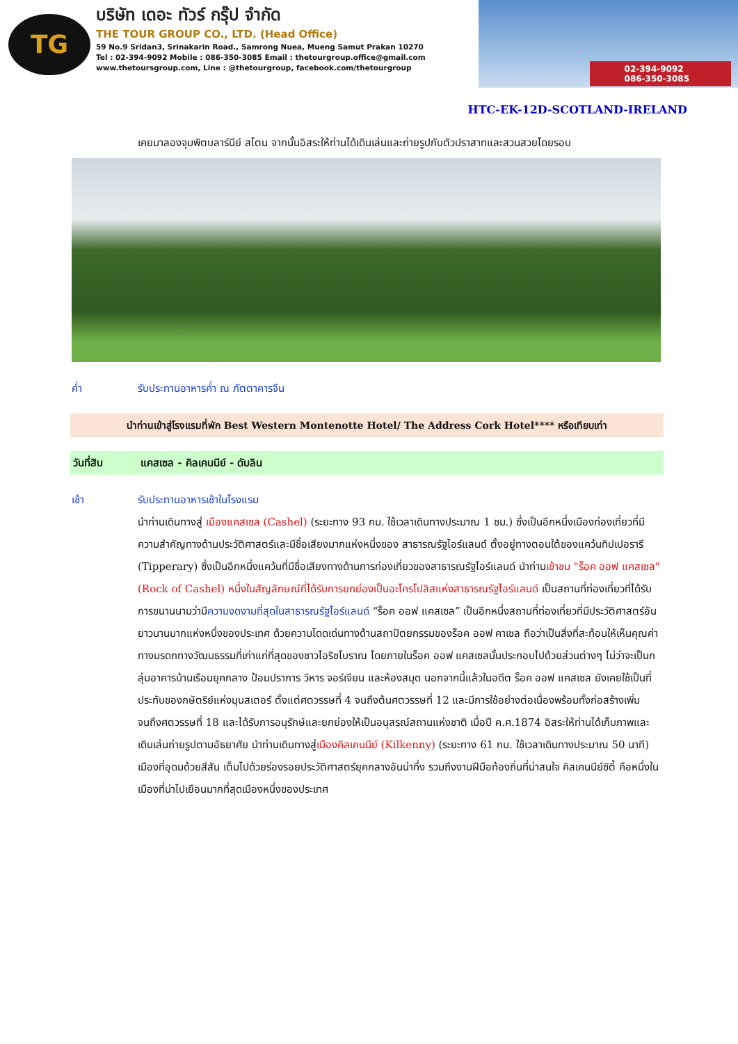TG
บริษัท เดอะ ทัวร์ กรุ๊ป จำกัด
THE TOUR GROUP CO., LTD. (Head Office)
59 No.9 Sridan3, Srinakarin Road., Samrong Nuea, Mueng Samut Prakan 10270
Tel : 02-394-9092 Mobile : 086-350-3085 Email : thetourgroup.office@gmail.com
www.thetoursgroup.com, Line : @thetourgroup, facebook.com/thetourgroup
02-394-9092
086-350-3085
HTC-EK-12D-SCOTLAND-IRELAND
เคยมาลองจุมพิตบลาร์นีย์ สโตน จากนั้นอิสระให้ท่านได้เดินเล่นและถ่ายรูปกับตัวปราสาทและสวนสวยโดยรอบ
ค่ำ รับประทานอาหารค่ำ ณ ภัตตาคารจีน
นำท่านเข้าสู่โรงแรมที่พัก Best Western Montenotte Hotel/ The Address Cork Hotel**** หรือเทียบเท่า
วันที่สิบ แคสเซล - คิลเคนนีย์ - ดับลิน
เช้า รับประทานอาหารเช้าในโรงแรม
นำท่านเดินทางสู่ เมืองแคสเซล (Cashel) (ระยะทาง 93 กม. ใช้เวลาเดินทางประมาณ 1 ชม.) ซึ่งเป็นอีกหนึ่งเมืองท่องเที่ยวที่มีความสำคัญทางด้านประวัติศาสตร์และมีชื่อเสียงมากแห่งหนึ่งของ สาธารณรัฐไอร์แลนด์ ตั้งอยู่ทางตอนใต้ของแคว้นทิปเปอรารี (Tipperary) ซึ่งเป็นอีกหนึ่งแคว้นที่มีชื่อเสียงทางด้านการท่องเที่ยวของสาธารณรัฐไอร์แลนด์ นำท่านเข้าชม "ร็อค ออฟ แคสเซล" (Rock of Cashel) หนึ่งในสัญลักษณ์ที่ได้รับการยกย่องเป็นอะโครโปลิสแห่งสาธารณรัฐไอร์แลนด์ เป็นสถานที่ท่องเที่ยวที่ได้รับการขนานนามว่ามีความงดงามที่สุดในสาธารณรัฐไอร์แลนด์ “ร็อค ออฟ แคสเซล” เป็นอีกหนึ่งสถานที่ท่องเที่ยวที่มีประวัติศาสตร์อันยาวนานมากแห่งหนึ่งของประเทศ ด้วยความโดดเด่นทางด้านสถาปัตยกรรมของร็อค ออฟ คาเซล ถือว่าเป็นสิ่งที่สะท้อนให้เห็นคุณค่าทางมรดกทางวัฒนธรรมที่เก่าแก่ที่สุดของชาวไอริชโบราณ โดยภายในร็อค ออฟ แคสเซลนั้นประกอบไปด้วยส่วนต่างๆ ไม่ว่าจะเป็นกลุ่มอาคารบ้านเรือนยุคกลาง ป้อมปราการ วิหาร จอร์เจียน และห้องสมุด นอกจากนี้แล้วในอดีต ร็อค ออฟ แคสเซล ยังเคยใช้เป็นที่ประทับของกษัตริย์แห่งมุนสเตอร์ ตั้งแต่ศตวรรษที่ 4 จนถึงต้นศตวรรษที่ 12 และมีการใช้อย่างต่อเนื่องพร้อมทั้งก่อสร้างเพิ่มจนถึงศตวรรษที่ 18 และได้รับการอนุรักษ์และยกย่องให้เป็นอนุสรณ์สถานแห่งชาติ เมื่อปี ค.ศ.1874 อิสระให้ท่านได้เก็บภาพและเดินเล่นถ่ายรูปตามอัธยาศัย นำท่านเดินทางสู่เมืองคิลเคนนีย์ (Kilkenny) (ระยะทาง 61 กม. ใช้เวลาเดินทางประมาณ 50 นาที) เมืองที่อุดมด้วยสีสัน เต็มไปด้วยร่องรอยประวัติศาสตร์ยุคกลางอันน่าทึ่ง รวมถึงงานฝีมือท้องถิ่นที่น่าสนใจ คิลเคนนีย์ซิตี้ คือหนึ่งในเมืองที่น่าไปเยือนมากที่สุดเมืองหนึ่งของประเทศ